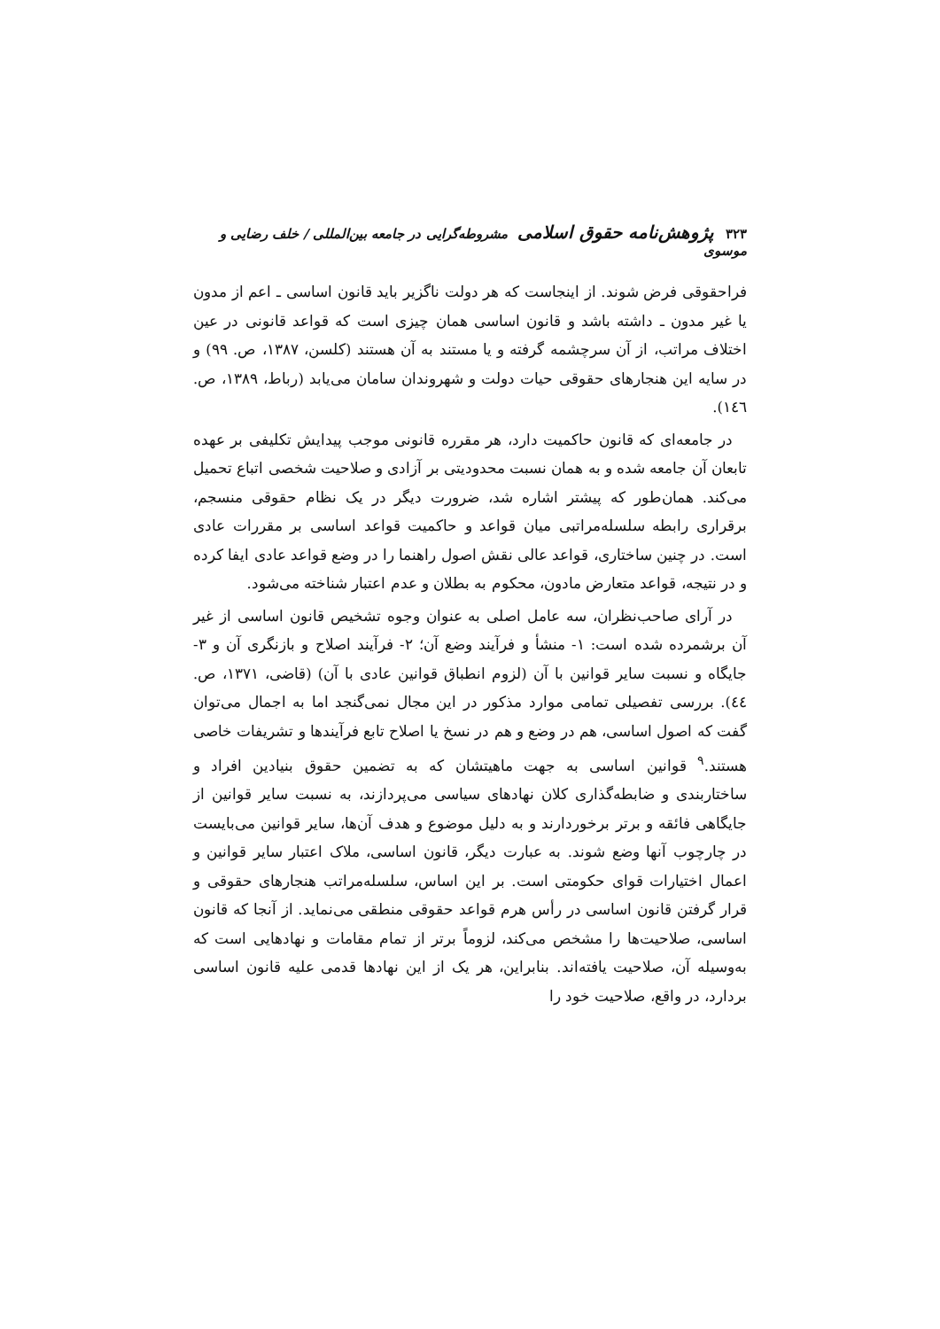۳۲۳ پژوهش‌نامه حقوق اسلامی مشروطه‌گرایی در جامعه بین‌المللی / خلف رضایی و موسوی
فراحقوقی فرض شوند. از اینجاست که هر دولت ناگزیر باید قانون اساسی ـ اعم از مدون یا غیر مدون ـ داشته باشد و قانون اساسی همان چیزی است که قواعد قانونی در عین اختلاف مراتب، از آن سرچشمه گرفته و یا مستند به آن هستند (کلسن، ۱۳۸۷، ص. ۹۹) و در سایه این هنجارهای حقوقی حیات دولت و شهروندان سامان می‌یابد (رباط، ۱۳۸۹، ص. ١٤٦).
در جامعه‌ای که قانون حاکمیت دارد، هر مقرره قانونی موجب پیدایش تکلیفی بر عهده تابعان آن جامعه شده و به همان نسبت محدودیتی بر آزادی و صلاحیت شخصی اتباع تحمیل می‌کند. همان‌طور که پیشتر اشاره شد، ضرورت دیگر در یک نظام حقوقی منسجم، برقراری رابطه سلسله‌مراتبی میان قواعد و حاکمیت قواعد اساسی بر مقررات عادی است. در چنین ساختاری، قواعد عالی نقش اصول راهنما را در وضع قواعد عادی ایفا کرده و در نتیجه، قواعد متعارض مادون، محکوم به بطلان و عدم اعتبار شناخته می‌شود.
در آرای صاحب‌نظران، سه عامل اصلی به عنوان وجوه تشخیص قانون اساسی از غیر آن برشمرده شده است: ۱- منشأ و فرآیند وضع آن؛ ۲- فرآیند اصلاح و بازنگری آن و ۳- جایگاه و نسبت سایر قوانین با آن (لزوم انطباق قوانین عادی با آن) (قاضی، ۱۳۷۱، ص. ٤٤). بررسی تفصیلی تمامی موارد مذکور در این مجال نمی‌گنجد اما به اجمال می‌توان گفت که اصول اساسی، هم در وضع و هم در نسخ یا اصلاح تابع فرآیندها و تشریفات خاصی هستند.<sup>۹</sup> قوانین اساسی به جهت ماهیتشان که به تضمین حقوق بنیادین افراد و ساختاربندی و ضابطه‌گذاری کلان نهادهای سیاسی می‌پردازند، به نسبت سایر قوانین از جایگاهی فائقه و برتر برخوردارند و به دلیل موضوع و هدف آن‌ها، سایر قوانین می‌بایست در چارچوب آنها وضع شوند. به عبارت دیگر، قانون اساسی، ملاک اعتبار سایر قوانین و اعمال اختیارات قوای حکومتی است. بر این اساس، سلسله‌مراتب هنجارهای حقوقی و قرار گرفتن قانون اساسی در رأس هرم قواعد حقوقی منطقی می‌نماید. از آنجا که قانون اساسی، صلاحیت‌ها را مشخص می‌کند، لزوماً برتر از تمام مقامات و نهادهایی است که به‌وسیله آن، صلاحیت یافته‌اند. بنابراین، هر یک از این نهادها قدمی علیه قانون اساسی بردارد، در واقع، صلاحیت خود را